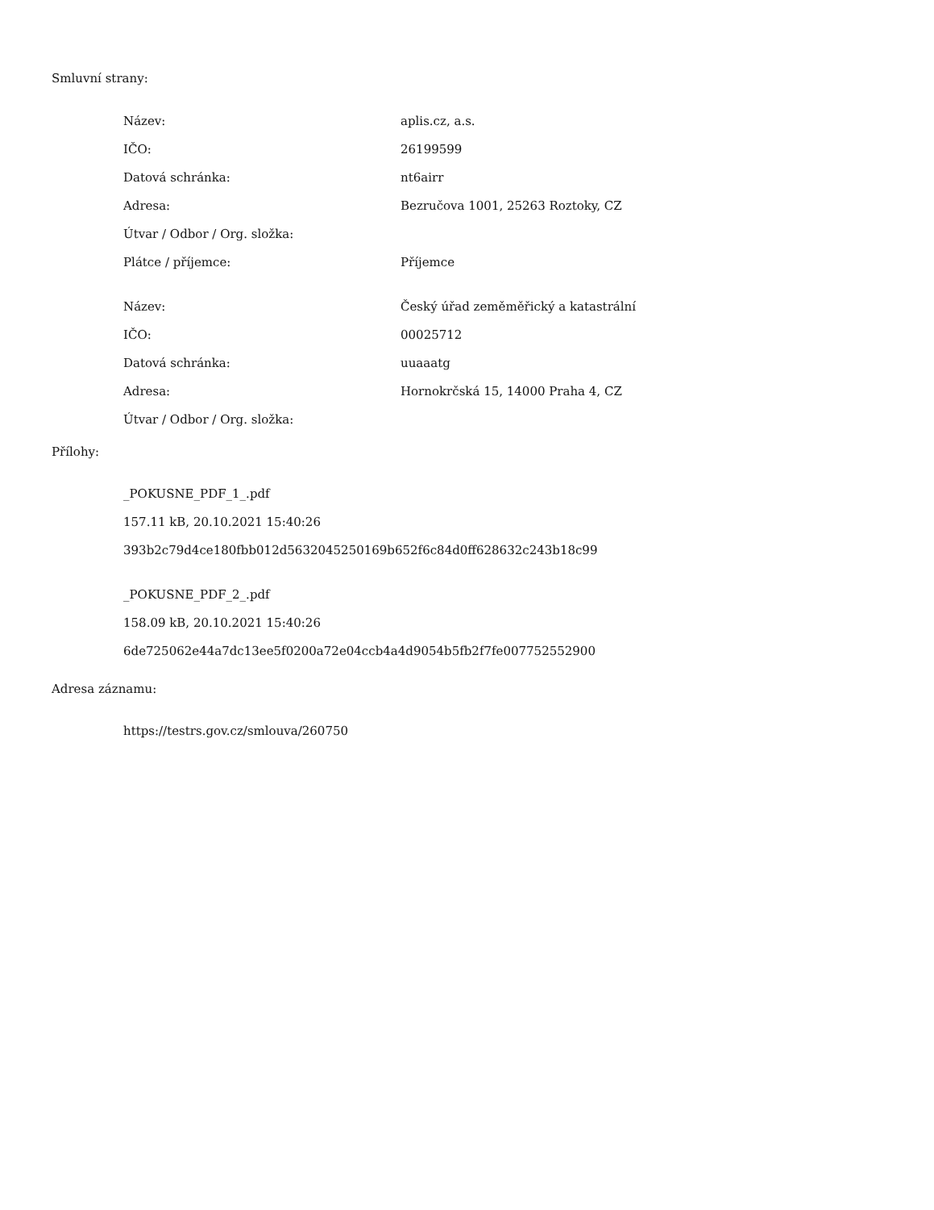Smluvní strany:
| Název: | aplis.cz, a.s. |
| IČO: | 26199599 |
| Datová schránka: | nt6airr |
| Adresa: | Bezručova 1001, 25263 Roztoky, CZ |
| Útvar / Odbor / Org. složka: | |
| Plátce / příjemce: | Příjemce |
| Název: | Český úřad zeměměřický a katastrální |
| IČO: | 00025712 |
| Datová schránka: | uuaaatg |
| Adresa: | Hornokrčská 15, 14000 Praha 4, CZ |
| Útvar / Odbor / Org. složka: | |
Přílohy:
_POKUSNE_PDF_1_.pdf
157.11 kB, 20.10.2021 15:40:26
393b2c79d4ce180fbb012d5632045250169b652f6c84d0ff628632c243b18c99
_POKUSNE_PDF_2_.pdf
158.09 kB, 20.10.2021 15:40:26
6de725062e44a7dc13ee5f0200a72e04ccb4a4d9054b5fb2f7fe007752552900
Adresa záznamu:
https://testrs.gov.cz/smlouva/260750